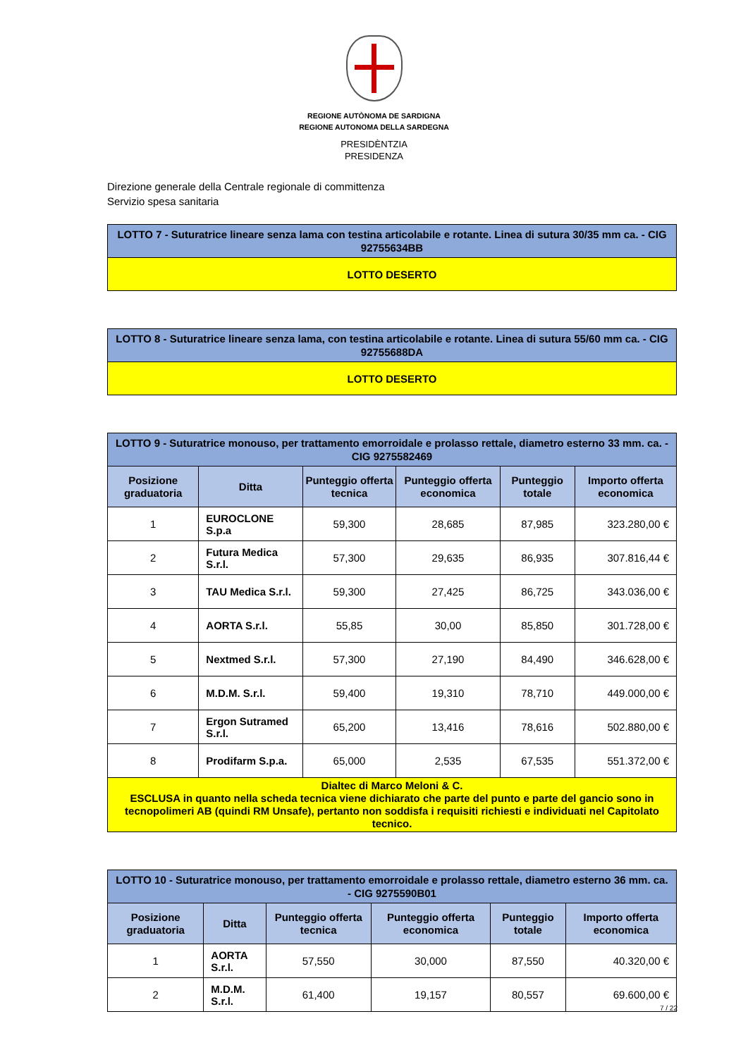REGIONE AUTÒNOMA DE SARDIGNA
REGIONE AUTONOMA DELLA SARDEGNA
PRESIDÈNTZIA
PRESIDENZA
Direzione generale della Centrale regionale di committenza
Servizio spesa sanitaria
| LOTTO 7 - Suturatrice lineare senza lama con testina articolabile e rotante. Linea di sutura 30/35 mm ca. - CIG 92755634BB |
| LOTTO DESERTO |
| LOTTO 8 - Suturatrice lineare senza lama, con testina articolabile e rotante. Linea di sutura 55/60 mm ca. - CIG 92755688DA |
| LOTTO DESERTO |
| LOTTO 9 - Suturatrice monouso, per trattamento emorroidale e prolasso rettale, diametro esterno 33 mm. ca. - CIG 9275582469 | | | | | |
| Posizione graduatoria | Ditta | Punteggio offerta tecnica | Punteggio offerta economica | Punteggio totale | Importo offerta economica |
| 1 | EUROCLONE S.p.a | 59,300 | 28,685 | 87,985 | 323.280,00 € |
| 2 | Futura Medica S.r.l. | 57,300 | 29,635 | 86,935 | 307.816,44 € |
| 3 | TAU Medica S.r.l. | 59,300 | 27,425 | 86,725 | 343.036,00 € |
| 4 | AORTA S.r.l. | 55,85 | 30,00 | 85,850 | 301.728,00 € |
| 5 | Nextmed S.r.l. | 57,300 | 27,190 | 84,490 | 346.628,00 € |
| 6 | M.D.M. S.r.l. | 59,400 | 19,310 | 78,710 | 449.000,00 € |
| 7 | Ergon Sutramed S.r.l. | 65,200 | 13,416 | 78,616 | 502.880,00 € |
| 8 | Prodifarm S.p.a. | 65,000 | 2,535 | 67,535 | 551.372,00 € |
| Dialtec di Marco Meloni & C. ESCLUSA in quanto nella scheda tecnica viene dichiarato che parte del punto e parte del gancio sono in tecnopolimeri AB (quindi RM Unsafe), pertanto non soddisfa i requisiti richiesti e individuati nel Capitolato tecnico. | | | | | |
| LOTTO 10 - Suturatrice monouso, per trattamento emorroidale e prolasso rettale, diametro esterno 36 mm. ca. - CIG 9275590B01 | | | | | |
| Posizione graduatoria | Ditta | Punteggio offerta tecnica | Punteggio offerta economica | Punteggio totale | Importo offerta economica |
| 1 | AORTA S.r.l. | 57,550 | 30,000 | 87,550 | 40.320,00 € |
| 2 | M.D.M. S.r.l. | 61,400 | 19,157 | 80,557 | 69.600,00 € |
7 / 22